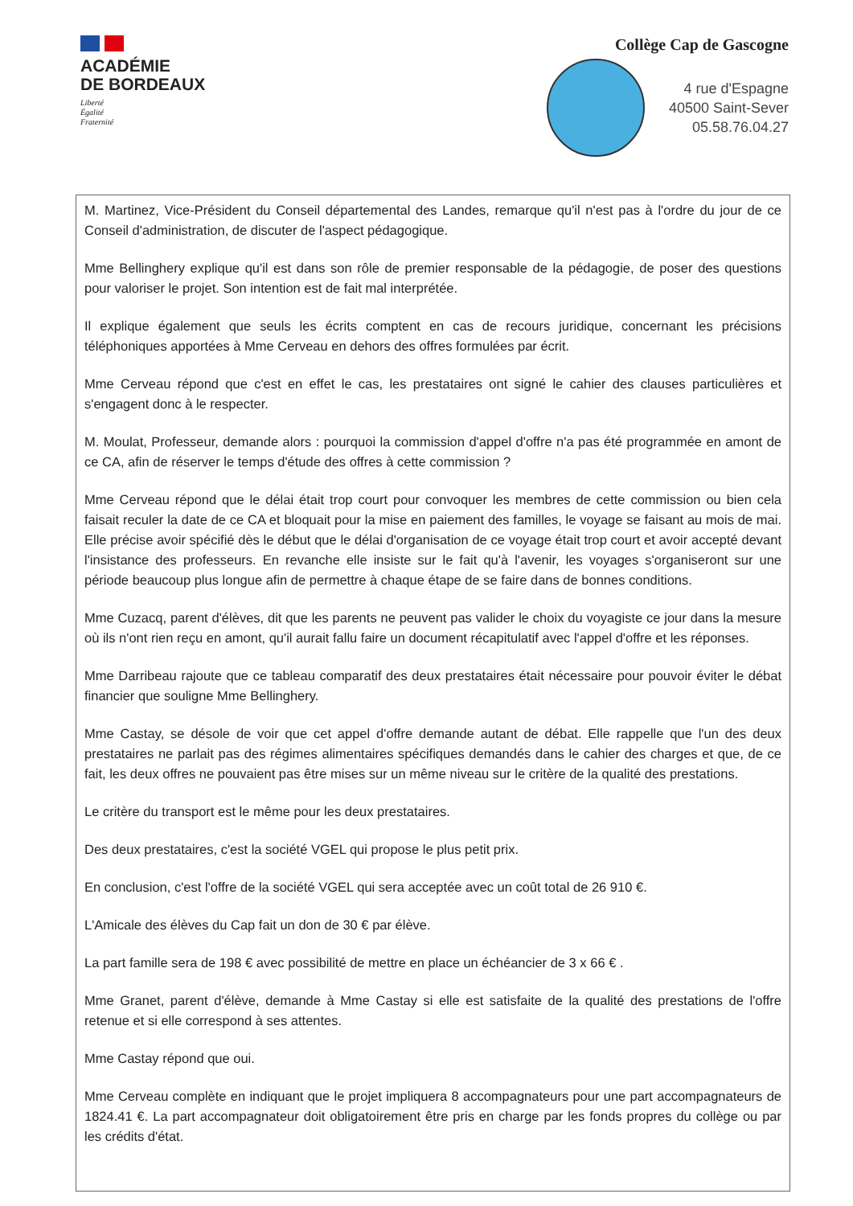ACADÉMIE
DE BORDEAUX
Liberté
Égalité
Fraternité
Collège Cap de Gascogne
4 rue d'Espagne
40500 Saint-Sever
05.58.76.04.27
M. Martinez, Vice-Président du Conseil départemental des Landes, remarque qu'il n'est pas à l'ordre du jour de ce Conseil d'administration, de discuter de l'aspect pédagogique.
Mme Bellinghery explique qu'il est dans son rôle de premier responsable de la pédagogie, de poser des questions pour valoriser le projet. Son intention est de fait mal interprétée.
Il explique également que seuls les écrits comptent en cas de recours juridique, concernant les précisions téléphoniques apportées à Mme Cerveau en dehors des offres formulées par écrit.
Mme Cerveau répond que c'est en effet le cas, les prestataires ont signé le cahier des clauses particulières et s'engagent donc à le respecter.
M. Moulat, Professeur, demande alors : pourquoi la commission d'appel d'offre n'a pas été programmée en amont de ce CA, afin de réserver le temps d'étude des offres à cette commission ?
Mme Cerveau répond que le délai était trop court pour convoquer les membres de cette commission ou bien cela faisait reculer la date de ce CA et bloquait pour la mise en paiement des familles, le voyage se faisant au mois de mai. Elle précise avoir spécifié dès le début que le délai d'organisation de ce voyage était trop court et avoir accepté devant l'insistance des professeurs. En revanche elle insiste sur le fait qu'à l'avenir, les voyages s'organiseront sur une période beaucoup plus longue afin de permettre à chaque étape de se faire dans de bonnes conditions.
Mme Cuzacq, parent d'élèves, dit que les parents ne peuvent pas valider le choix du voyagiste ce jour dans la mesure où ils n'ont rien reçu en amont, qu'il aurait fallu faire un document récapitulatif avec l'appel d'offre et les réponses.
Mme Darribeau rajoute que ce tableau comparatif des deux prestataires était nécessaire pour pouvoir éviter le débat financier que souligne Mme Bellinghery.
Mme Castay, se désole de voir que cet appel d'offre demande autant de débat. Elle rappelle que l'un des deux prestataires ne parlait pas des régimes alimentaires spécifiques demandés dans le cahier des charges et que, de ce fait, les deux offres ne pouvaient pas être mises sur un même niveau sur le critère de la qualité des prestations.
Le critère du transport est le même pour les deux prestataires.
Des deux prestataires, c'est la société VGEL qui propose le plus petit prix.
En conclusion, c'est l'offre de la société VGEL qui sera acceptée avec un coût total de 26 910 €.
L'Amicale des élèves du Cap fait un don de 30 € par élève.
La part famille sera de 198 € avec possibilité de mettre en place un échéancier de 3 x 66 € .
Mme Granet, parent d'élève, demande à Mme Castay si elle est satisfaite de la qualité des prestations de l'offre retenue et si elle correspond à ses attentes.
Mme Castay répond que oui.
Mme Cerveau complète en indiquant que le projet impliquera 8 accompagnateurs pour une part accompagnateurs de 1824.41 €. La part accompagnateur doit obligatoirement être pris en charge par les fonds propres du collège ou par les crédits d'état.